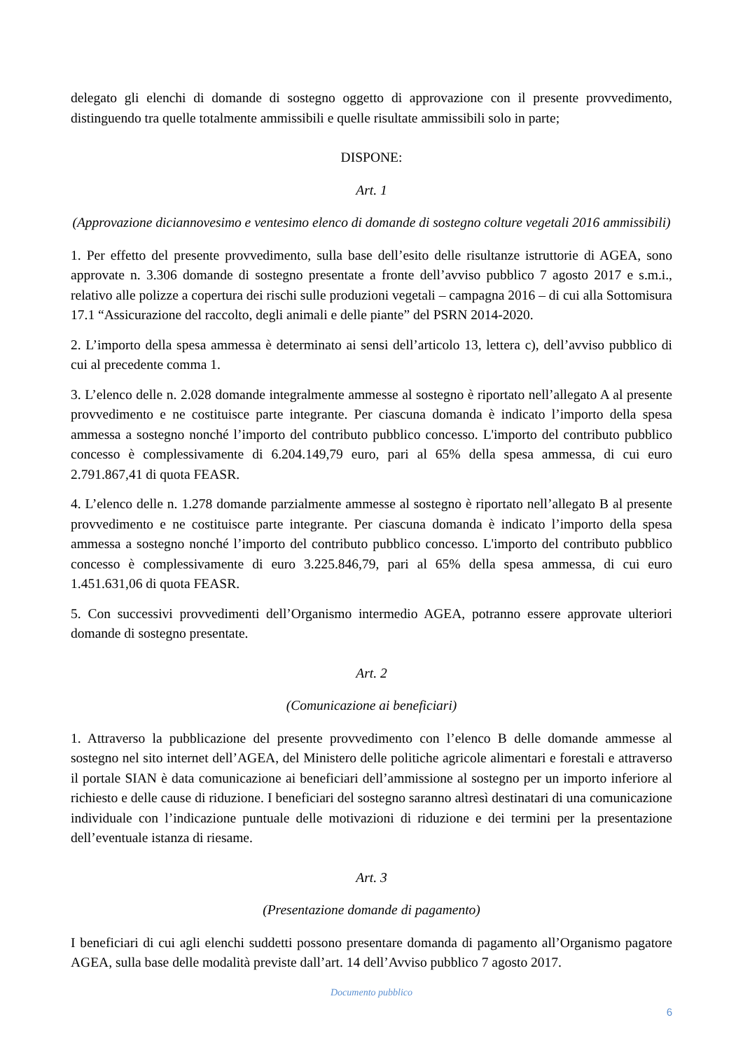delegato gli elenchi di domande di sostegno oggetto di approvazione con il presente provvedimento, distinguendo tra quelle totalmente ammissibili e quelle risultate ammissibili solo in parte;
DISPONE:
Art. 1
(Approvazione diciannovesimo e ventesimo elenco di domande di sostegno colture vegetali 2016 ammissibili)
1. Per effetto del presente provvedimento, sulla base dell’esito delle risultanze istruttorie di AGEA, sono approvate n. 3.306 domande di sostegno presentate a fronte dell’avviso pubblico 7 agosto 2017 e s.m.i., relativo alle polizze a copertura dei rischi sulle produzioni vegetali – campagna 2016 – di cui alla Sottomisura 17.1 “Assicurazione del raccolto, degli animali e delle piante” del PSRN 2014-2020.
2. L’importo della spesa ammessa è determinato ai sensi dell’articolo 13, lettera c), dell’avviso pubblico di cui al precedente comma 1.
3. L’elenco delle n. 2.028 domande integralmente ammesse al sostegno è riportato nell’allegato A al presente provvedimento e ne costituisce parte integrante. Per ciascuna domanda è indicato l’importo della spesa ammessa a sostegno nonché l’importo del contributo pubblico concesso. L'importo del contributo pubblico concesso è complessivamente di 6.204.149,79 euro, pari al 65% della spesa ammessa, di cui euro 2.791.867,41 di quota FEASR.
4. L’elenco delle n. 1.278 domande parzialmente ammesse al sostegno è riportato nell’allegato B al presente provvedimento e ne costituisce parte integrante. Per ciascuna domanda è indicato l’importo della spesa ammessa a sostegno nonché l’importo del contributo pubblico concesso. L'importo del contributo pubblico concesso è complessivamente di euro 3.225.846,79, pari al 65% della spesa ammessa, di cui euro 1.451.631,06 di quota FEASR.
5. Con successivi provvedimenti dell’Organismo intermedio AGEA, potranno essere approvate ulteriori domande di sostegno presentate.
Art. 2
(Comunicazione ai beneficiari)
1. Attraverso la pubblicazione del presente provvedimento con l’elenco B delle domande ammesse al sostegno nel sito internet dell’AGEA, del Ministero delle politiche agricole alimentari e forestali e attraverso il portale SIAN è data comunicazione ai beneficiari dell’ammissione al sostegno per un importo inferiore al richiesto e delle cause di riduzione. I beneficiari del sostegno saranno altresì destinatari di una comunicazione individuale con l’indicazione puntuale delle motivazioni di riduzione e dei termini per la presentazione dell’eventuale istanza di riesame.
Art. 3
(Presentazione domande di pagamento)
I beneficiari di cui agli elenchi suddetti possono presentare domanda di pagamento all’Organismo pagatore AGEA, sulla base delle modalità previste dall’art. 14 dell’Avviso pubblico 7 agosto 2017.
Documento pubblico
6